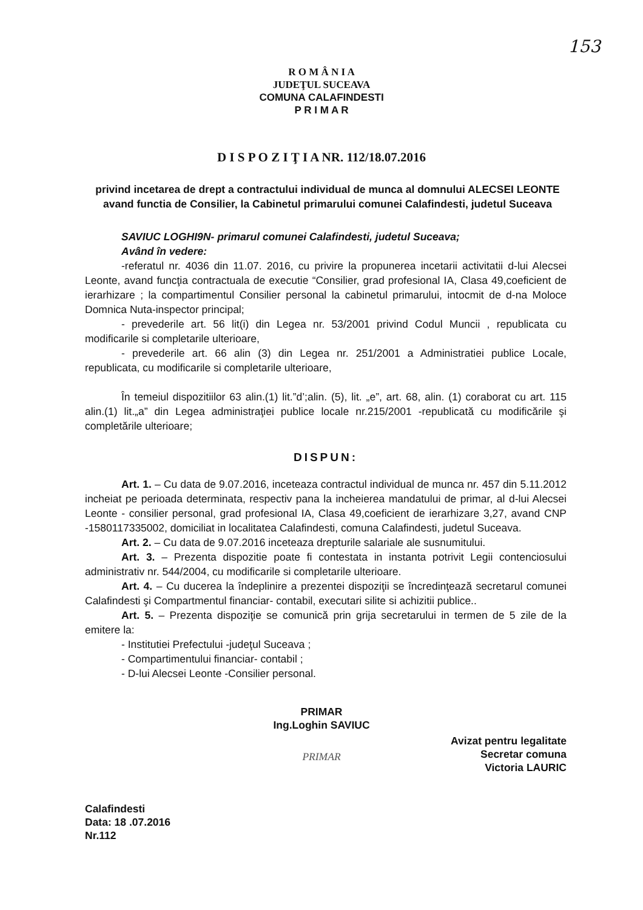153
R O M Â N I A
JUDEŢUL SUCEAVA
COMUNA CALAFINDESTI
P R I M A R
D I S P O Z I Ţ I A NR. 112/18.07.2016
privind incetarea de drept a contractului individual de munca al domnului ALECSEI LEONTE avand functia de Consilier, la Cabinetul primarului comunei Calafindesti, judetul Suceava
SAVIUC LOGHI9N- primarul comunei Calafindesti, judetul Suceava;
Având în vedere:
-referatul nr. 4036 din 11.07. 2016, cu privire la propunerea incetarii activitatii d-lui Alecsei Leonte, avand funcţia contractuala de executie “Consilier, grad profesional IA, Clasa 49,coeficient de ierarhizare ; la compartimentul Consilier personal la cabinetul primarului, intocmit de d-na Moloce Domnica Nuta-inspector principal;
- prevederile art. 56 lit(i) din Legea nr. 53/2001 privind Codul Muncii , republicata cu modificarile si completarile ulterioare,
- prevederile art. 66 alin (3) din Legea nr. 251/2001 a Administratiei publice Locale, republicata, cu modificarile si completarile ulterioare,
În temeiul dispozitiilor 63 alin.(1) lit.”d’;alin. (5), lit. „e”, art. 68, alin. (1) coraborat cu art. 115 alin.(1) lit.„a” din Legea administraţiei publice locale nr.215/2001 -republicată cu modificările şi completările ulterioare;
DISPUN:
Art. 1. – Cu data de 9.07.2016, inceteaza contractul individual de munca nr. 457 din 5.11.2012 incheiat pe perioada determinata, respectiv pana la incheierea mandatului de primar, al d-lui Alecsei Leonte - consilier personal, grad profesional IA, Clasa 49,coeficient de ierarhizare 3,27, avand CNP -1580117335002, domiciliat in localitatea Calafindesti, comuna Calafindesti, judetul Suceava.
Art. 2. – Cu data de 9.07.2016 inceteaza drepturile salariale ale susnumitului.
Art. 3. – Prezenta dispozitie poate fi contestata in instanta potrivit Legii contenciosului administrativ nr. 544/2004, cu modificarile si completarile ulterioare.
Art. 4. – Cu ducerea la îndeplinire a prezentei dispoziţii se încredinţează secretarul comunei Calafindesti şi Compartmentul financiar- contabil, executari silite si achizitii publice..
Art. 5. – Prezenta dispoziţie se comunică prin grija secretarului in termen de 5 zile de la emitere la:
- Institutiei Prefectului -judeţul Suceava ;
- Compartimentului financiar- contabil ;
- D-lui Alecsei Leonte -Consilier personal.
Calafindesti
Data: 18 .07.2016
Nr.112
PRIMAR
Ing.Loghin SAVIUC
PRIMAR
Avizat pentru legalitate
Secretar comuna
Victoria LAURIC